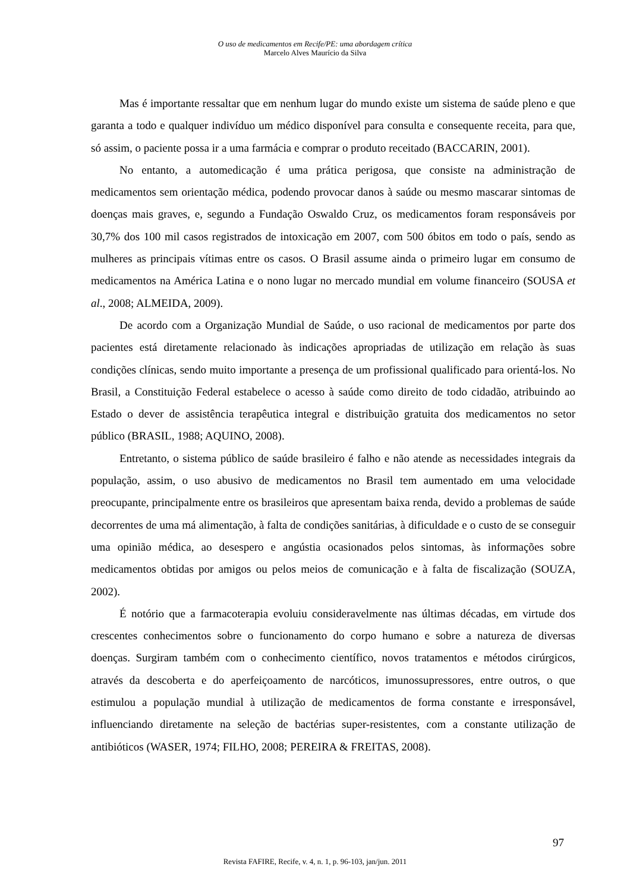O uso de medicamentos em Recife/PE: uma abordagem crítica
Marcelo Alves Maurício da Silva
Mas é importante ressaltar que em nenhum lugar do mundo existe um sistema de saúde pleno e que garanta a todo e qualquer indivíduo um médico disponível para consulta e consequente receita, para que, só assim, o paciente possa ir a uma farmácia e comprar o produto receitado (BACCARIN, 2001).
No entanto, a automedicação é uma prática perigosa, que consiste na administração de medicamentos sem orientação médica, podendo provocar danos à saúde ou mesmo mascarar sintomas de doenças mais graves, e, segundo a Fundação Oswaldo Cruz, os medicamentos foram responsáveis por 30,7% dos 100 mil casos registrados de intoxicação em 2007, com 500 óbitos em todo o país, sendo as mulheres as principais vítimas entre os casos. O Brasil assume ainda o primeiro lugar em consumo de medicamentos na América Latina e o nono lugar no mercado mundial em volume financeiro (SOUSA et al., 2008; ALMEIDA, 2009).
De acordo com a Organização Mundial de Saúde, o uso racional de medicamentos por parte dos pacientes está diretamente relacionado às indicações apropriadas de utilização em relação às suas condições clínicas, sendo muito importante a presença de um profissional qualificado para orientá-los. No Brasil, a Constituição Federal estabelece o acesso à saúde como direito de todo cidadão, atribuindo ao Estado o dever de assistência terapêutica integral e distribuição gratuita dos medicamentos no setor público (BRASIL, 1988; AQUINO, 2008).
Entretanto, o sistema público de saúde brasileiro é falho e não atende as necessidades integrais da população, assim, o uso abusivo de medicamentos no Brasil tem aumentado em uma velocidade preocupante, principalmente entre os brasileiros que apresentam baixa renda, devido a problemas de saúde decorrentes de uma má alimentação, à falta de condições sanitárias, à dificuldade e o custo de se conseguir uma opinião médica, ao desespero e angústia ocasionados pelos sintomas, às informações sobre medicamentos obtidas por amigos ou pelos meios de comunicação e à falta de fiscalização (SOUZA, 2002).
É notório que a farmacoterapia evoluiu consideravelmente nas últimas décadas, em virtude dos crescentes conhecimentos sobre o funcionamento do corpo humano e sobre a natureza de diversas doenças. Surgiram também com o conhecimento científico, novos tratamentos e métodos cirúrgicos, através da descoberta e do aperfeiçoamento de narcóticos, imunossupressores, entre outros, o que estimulou a população mundial à utilização de medicamentos de forma constante e irresponsável, influenciando diretamente na seleção de bactérias super-resistentes, com a constante utilização de antibióticos (WASER, 1974; FILHO, 2008; PEREIRA & FREITAS, 2008).
97
Revista FAFIRE, Recife, v. 4, n. 1, p. 96-103, jan/jun. 2011